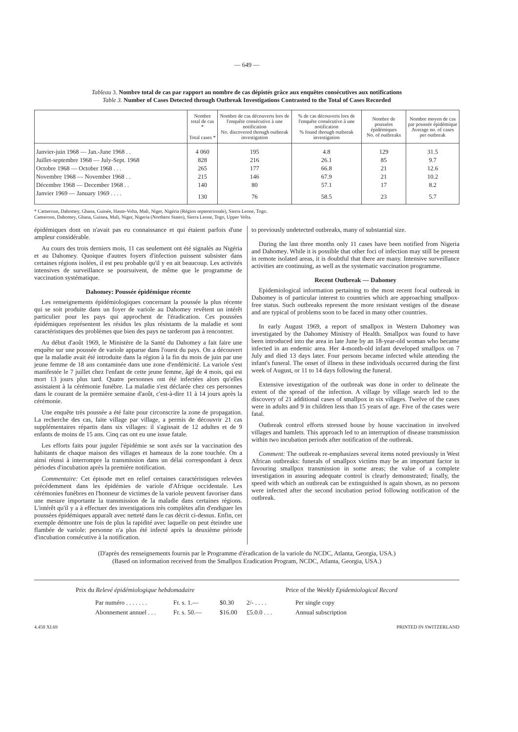— 649 —
Tableau 3. Nombre total de cas par rapport au nombre de cas dépistés grâce aux enquêtes consécutives aux notifications
Table 3. Number of Cases Detected through Outbreak Investigations Contrasted to the Total of Cases Recorded
| | Nombre total de cas * Total cases * | Nombre de cas découverts lors de l'enquête consécutive à une notification No. discovered through outbreak investigation | % de cas découverts lors de l'enquête consécutive à une notification % found through outbreak investigation | Nombre de poussées épidémiques No. of outbreaks | Nombre moyen de cas par poussée épidémique Average no. of cases per outbreak |
| --- | --- | --- | --- | --- | --- |
| Janvier-juin 1968 — Jan.-June 1968 . . | 4 060 | 195 | 4.8 | 129 | 31.5 |
| Juillet-septembre 1968 — July-Sept. 1968 | 828 | 216 | 26.1 | 85 | 9.7 |
| Octobre 1968 — October 1968 . . . | 265 | 177 | 66.8 | 21 | 12.6 |
| Novembre 1968 — November 1968 . . | 215 | 146 | 67.9 | 21 | 10.2 |
| Décembre 1968 — December 1968 . . | 140 | 80 | 57.1 | 17 | 8.2 |
| Janvier 1969 — January 1969 . . . . | 130 | 76 | 58.5 | 23 | 5.7 |
* Cameroun, Dahomey, Ghana, Guinée, Haute-Volta, Mali, Niger, Nigéria (Région septentrionale), Sierra Leone, Togo.
Cameroon, Dahomey, Ghana, Guinea, Mali, Niger, Nigeria (Northern States), Sierra Leone, Togo, Upper Volta.
épidémiques dont on n'avait pas eu connaissance et qui étaient parfois d'une ampleur considérable.
Au cours des trois derniers mois, 11 cas seulement ont été signalés au Nigéria et au Dahomey. Quoique d'autres foyers d'infection puissent subsister dans certaines régions isolées, il est peu probable qu'il y en ait beaucoup. Les activités intensives de surveillance se poursuivent, de même que le programme de vaccination systématique.
Dahomey: Poussée épidémique récente
Les renseignements épidémiologiques concernant la poussée la plus récente qui se soit produite dans un foyer de variole au Dahomey revêtent un intérêt particulier pour les pays qui approchent de l'éradication. Ces poussées épidémiques représentent les résidus les plus résistants de la maladie et sont caractéristiques des problèmes que bien des pays ne tarderont pas à rencontrer.
Au début d'août 1969, le Ministère de la Santé du Dahomey a fait faire une enquête sur une poussée de variole apparue dans l'ouest du pays. On a découvert que la maladie avait été introduite dans la région à la fin du mois de juin par une jeune femme de 18 ans contaminée dans une zone d'endémicité. La variole s'est manifestée le 7 juillet chez l'enfant de cette jeune femme, âgé de 4 mois, qui est mort 13 jours plus tard. Quatre personnes ont été infectées alors qu'elles assistaient à la cérémonie funèbre. La maladie s'est déclarée chez ces personnes dans le courant de la première semaine d'août, c'est-à-dire 11 à 14 jours après la cérémonie.
Une enquête très poussée a été faite pour circonscrire la zone de propagation. La recherche des cas, faite village par village, a permis de découvrir 21 cas supplémentaires répartis dans six villages: il s'agissait de 12 adultes et de 9 enfants de moins de 15 ans. Cinq cas ont eu une issue fatale.
Les efforts faits pour juguler l'épidémie se sont axés sur la vaccination des habitants de chaque maison des villages et hameaux de la zone touchée. On a ainsi réussi à interrompre la transmission dans un délai correspondant à deux périodes d'incubation après la première notification.
Commentaire: Cet épisode met en relief certaines caractéristiques relevées précédemment dans les épidémies de variole d'Afrique occidentale. Les cérémonies funèbres en l'honneur de victimes de la variole peuvent favoriser dans une mesure importante la transmission de la maladie dans certaines régions. L'intérêt qu'il y a à effectuer des investigations très complètes afin d'endiguer les poussées épidémiques apparaît avec netteté dans le cas décrit ci-dessus. Enfin, cet exemple démontre une fois de plus la rapidité avec laquelle on peut éteindre une flambée de variole: personne n'a plus été infecté après la deuxième période d'incubation consécutive à la notification.
to previously undetected outbreaks, many of substantial size.
During the last three months only 11 cases have been notified from Nigeria and Dahomey. While it is possible that other foci of infection may still be present in remote isolated areas, it is doubtful that there are many. Intensive surveillance activities are continuing, as well as the systematic vaccination programme.
Recent Outbreak — Dahomey
Epidemiological information pertaining to the most recent focal outbreak in Dahomey is of particular interest to countries which are approaching smallpox-free status. Such outbreaks represent the more resistant vestiges of the disease and are typical of problems soon to be faced in many other countries.
In early August 1969, a report of smallpox in Western Dahomey was investigated by the Dahomey Ministry of Health. Smallpox was found to have been introduced into the area in late June by an 18-year-old woman who became infected in an endemic area. Her 4-month-old infant developed smallpox on 7 July and died 13 days later. Four persons became infected while attending the infant's funeral. The onset of illness in these individuals occurred during the first week of August, or 11 to 14 days following the funeral.
Extensive investigation of the outbreak was done in order to delineate the extent of the spread of the infection. A village by village search led to the discovery of 21 additional cases of smallpox in six villages. Twelve of the cases were in adults and 9 in children less than 15 years of age. Five of the cases were fatal.
Outbreak control efforts stressed house by house vaccination in involved villages and hamlets. This approach led to an interruption of disease transmission within two incubation periods after notification of the outbreak.
Comment: The outbreak re-emphasizes several items noted previously in West African outbreaks: funerals of smallpox victims may be an important factor in favouring smallpox transmission in some areas; the value of a complete investigation in assuring adequate control is clearly demonstrated; finally, the speed with which an outbreak can be extinguished is again shown, as no persons were infected after the second incubation period following notification of the outbreak.
(D'après des renseignements fournis par le Programme d'éradication de la variole du NCDC, Atlanta, Georgia, USA.)
(Based on information received from the Smallpox Eradication Program, NCDC, Atlanta, Georgia, USA.)
Prix du Relevé épidémiologique hebdomadaire Price of the Weekly Epidemiological Record
Par numéro . . . . . . .
Abonnement annuel . . .
Fr. s. 1.—
Fr. s. 50.—
$0.30
$16.00
2/- . . . .
£5.0.0 . . .
Per single copy
Annual subscription
4.450 XI.69 PRINTED IN SWITZERLAND